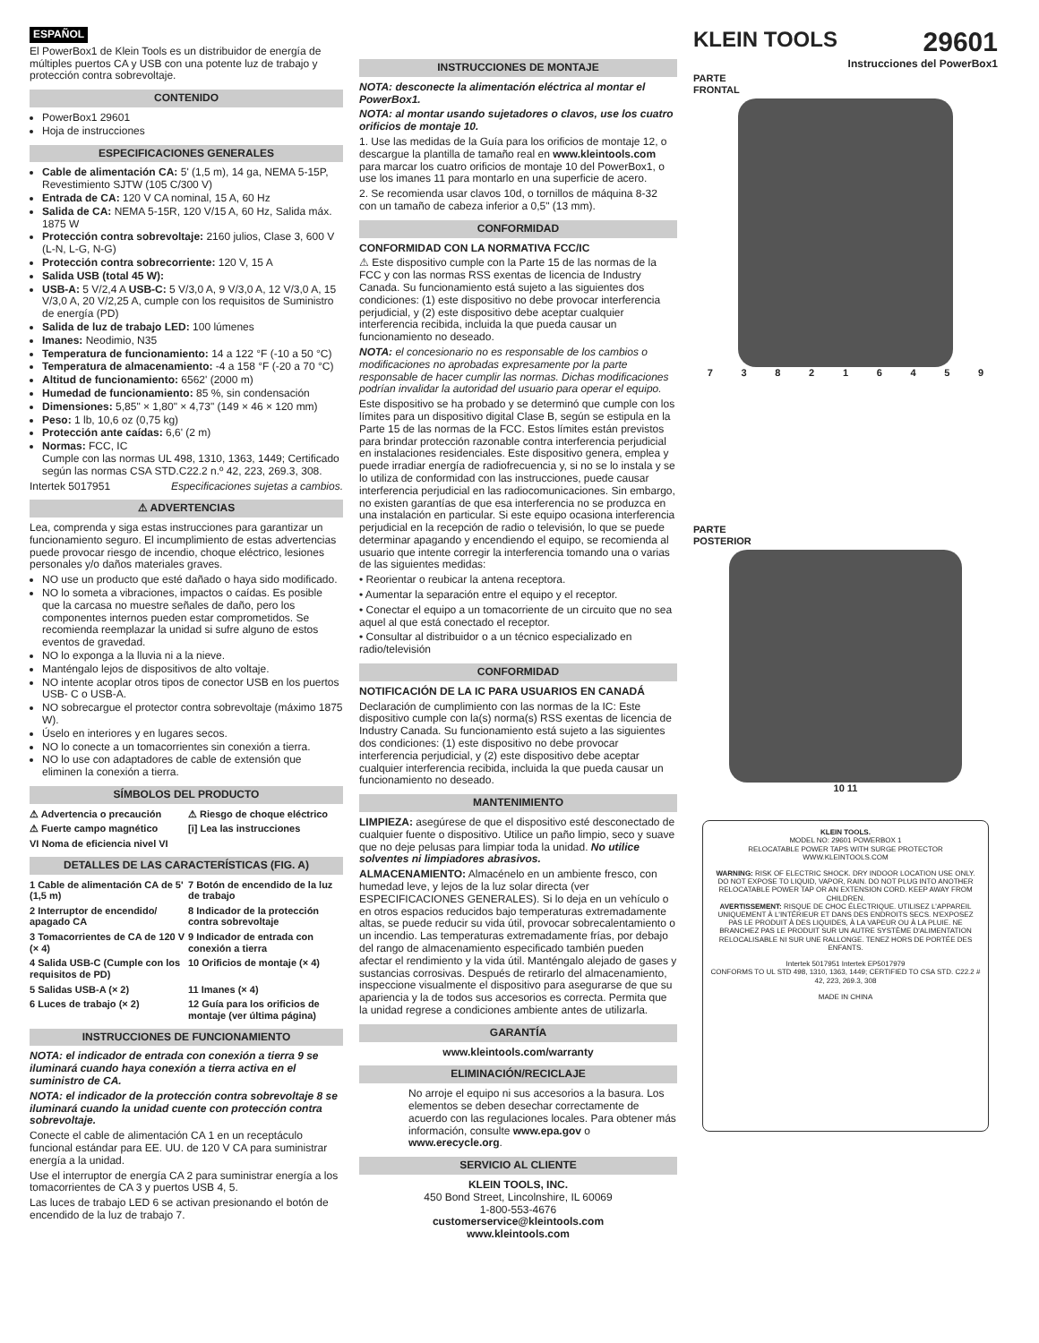ESPAÑOL
El PowerBox1 de Klein Tools es un distribuidor de energía de múltiples puertos CA y USB con una potente luz de trabajo y protección contra sobrevoltaje.
CONTENIDO
PowerBox1 29601
Hoja de instrucciones
ESPECIFICACIONES GENERALES
Cable de alimentación CA: 5' (1,5 m), 14 ga, NEMA 5-15P, Revestimiento SJTW (105 C/300 V)
Entrada de CA: 120 V CA nominal, 15 A, 60 Hz
Salida de CA: NEMA 5-15R, 120 V/15 A, 60 Hz, Salida máx. 1875 W
Protección contra sobrevoltaje: 2160 julios, Clase 3, 600 V (L-N, L-G, N-G)
Protección contra sobrecorriente: 120 V, 15 A
Salida USB (total 45 W):
USB-A: 5 V/2,4 A USB-C: 5 V/3,0 A, 9 V/3,0 A, 12 V/3,0 A, 15 V/3,0 A, 20 V/2,25 A, cumple con los requisitos de Suministro de energía (PD)
Salida de luz de trabajo LED: 100 lúmenes
Imanes: Neodimio, N35
Temperatura de funcionamiento: 14 a 122 °F (-10 a 50 °C)
Temperatura de almacenamiento: -4 a 158 °F (-20 a 70 °C)
Altitud de funcionamiento: 6562' (2000 m)
Humedad de funcionamiento: 85 %, sin condensación
Dimensiones: 5,85" × 1,80" × 4,73" (149 × 46 × 120 mm)
Peso: 1 lb, 10,6 oz (0,75 kg)
Protección ante caídas: 6,6' (2 m)
Normas: FCC, IC
Cumple con las normas UL 498, 1310, 1363, 1449; Certificado según las normas CSA STD.C22.2 n.º 42, 223, 269.3, 308.
Intertek 5017951 Especificaciones sujetas a cambios.
⚠ ADVERTENCIAS
Lea, comprenda y siga estas instrucciones para garantizar un funcionamiento seguro. El incumplimiento de estas advertencias puede provocar riesgo de incendio, choque eléctrico, lesiones personales y/o daños materiales graves.
NO use un producto que esté dañado o haya sido modificado.
NO lo someta a vibraciones, impactos o caídas. Es posible que la carcasa no muestre señales de daño, pero los componentes internos pueden estar comprometidos. Se recomienda reemplazar la unidad si sufre alguno de estos eventos de gravedad.
NO lo exponga a la lluvia ni a la nieve.
Manténgalo lejos de dispositivos de alto voltaje.
NO intente acoplar otros tipos de conector USB en los puertos USB- C o USB-A.
NO sobrecargue el protector contra sobrevoltaje (máximo 1875 W).
Úselo en interiores y en lugares secos.
NO lo conecte a un tomacorrientes sin conexión a tierra.
NO lo use con adaptadores de cable de extensión que eliminen la conexión a tierra.
SÍMBOLOS DEL PRODUCTO
⚠ Advertencia o precaución ⚠ Riesgo de choque eléctrico ⚠ Fuerte campo magnético [i] Lea las instrucciones VI Noma de eficiencia nivel VI
DETALLES DE LAS CARACTERÍSTICAS (FIG. A)
1 Cable de alimentación CA de 5' (1,5 m) 7 Botón de encendido de la luz de trabajo 2 Interruptor de encendido/ apagado CA 8 Indicador de la protección contra sobrevoltaje 3 Tomacorrientes de CA de 120 V (× 4) 9 Indicador de entrada con conexión a tierra 4 Salida USB-C (Cumple con los requisitos de PD) 10 Orificios de montaje (× 4) 5 Salidas USB-A (× 2) 11 Imanes (× 4) 6 Luces de trabajo (× 2) 12 Guía para los orificios de montaje (ver última página)
INSTRUCCIONES DE FUNCIONAMIENTO
NOTA: el indicador de entrada con conexión a tierra 9 se iluminará cuando haya conexión a tierra activa en el suministro de CA.
NOTA: el indicador de la protección contra sobrevoltaje 8 se iluminará cuando la unidad cuente con protección contra sobrevoltaje.
Conecte el cable de alimentación CA 1 en un receptáculo funcional estándar para EE. UU. de 120 V CA para suministrar energía a la unidad.
Use el interruptor de energía CA 2 para suministrar energía a los tomacorrientes de CA 3 y puertos USB 4, 5.
Las luces de trabajo LED 6 se activan presionando el botón de encendido de la luz de trabajo 7.
INSTRUCCIONES DE MONTAJE
NOTA: desconecte la alimentación eléctrica al montar el PowerBox1.
NOTA: al montar usando sujetadores o clavos, use los cuatro orificios de montaje 10.
1. Use las medidas de la Guía para los orificios de montaje 12, o descargue la plantilla de tamaño real en www.kleintools.com para marcar los cuatro orificios de montaje 10 del PowerBox1, o use los imanes 11 para montarlo en una superficie de acero.
2. Se recomienda usar clavos 10d, o tornillos de máquina 8-32 con un tamaño de cabeza inferior a 0,5" (13 mm).
CONFORMIDAD
CONFORMIDAD CON LA NORMATIVA FCC/IC
⚠ Este dispositivo cumple con la Parte 15 de las normas de la FCC y con las normas RSS exentas de licencia de Industry Canada. Su funcionamiento está sujeto a las siguientes dos condiciones: (1) este dispositivo no debe provocar interferencia perjudicial, y (2) este dispositivo debe aceptar cualquier interferencia recibida, incluida la que pueda causar un funcionamiento no deseado.
NOTA: el concesionario no es responsable de los cambios o modificaciones no aprobadas expresamente por la parte responsable de hacer cumplir las normas. Dichas modificaciones podrían invalidar la autoridad del usuario para operar el equipo.
Este dispositivo se ha probado y se determinó que cumple con los límites para un dispositivo digital Clase B, según se estipula en la Parte 15 de las normas de la FCC. Estos límites están previstos para brindar protección razonable contra interferencia perjudicial en instalaciones residenciales. Este dispositivo genera, emplea y puede irradiar energía de radiofrecuencia y, si no se lo instala y se lo utiliza de conformidad con las instrucciones, puede causar interferencia perjudicial en las radiocomunicaciones. Sin embargo, no existen garantías de que esa interferencia no se produzca en una instalación en particular. Si este equipo ocasiona interferencia perjudicial en la recepción de radio o televisión, lo que se puede determinar apagando y encendiendo el equipo, se recomienda al usuario que intente corregir la interferencia tomando una o varias de las siguientes medidas:
• Reorientar o reubicar la antena receptora.
• Aumentar la separación entre el equipo y el receptor.
• Conectar el equipo a un tomacorriente de un circuito que no sea aquel al que está conectado el receptor.
• Consultar al distribuidor o a un técnico especializado en radio/televisión
CONFORMIDAD
NOTIFICACIÓN DE LA IC PARA USUARIOS EN CANADÁ
Declaración de cumplimiento con las normas de la IC: Este dispositivo cumple con la(s) norma(s) RSS exentas de licencia de Industry Canada. Su funcionamiento está sujeto a las siguientes dos condiciones: (1) este dispositivo no debe provocar interferencia perjudicial, y (2) este dispositivo debe aceptar cualquier interferencia recibida, incluida la que pueda causar un funcionamiento no deseado.
MANTENIMIENTO
LIMPIEZA: asegúrese de que el dispositivo esté desconectado de cualquier fuente o dispositivo. Utilice un paño limpio, seco y suave que no deje pelusas para limpiar toda la unidad. No utilice solventes ni limpiadores abrasivos.
ALMACENAMIENTO: Almacénelo en un ambiente fresco, con humedad leve, y lejos de la luz solar directa (ver ESPECIFICACIONES GENERALES). Si lo deja en un vehículo o en otros espacios reducidos bajo temperaturas extremadamente altas, se puede reducir su vida útil, provocar sobrecalentamiento o un incendio. Las temperaturas extremadamente frías, por debajo del rango de almacenamiento especificado también pueden afectar el rendimiento y la vida útil. Manténgalo alejado de gases y sustancias corrosivas. Después de retirarlo del almacenamiento, inspeccione visualmente el dispositivo para asegurarse de que su apariencia y la de todos sus accesorios es correcta. Permita que la unidad regrese a condiciones ambiente antes de utilizarla.
GARANTÍA
www.kleintools.com/warranty
ELIMINACIÓN/RECICLAJE
No arroje el equipo ni sus accesorios a la basura. Los elementos se deben desechar correctamente de acuerdo con las regulaciones locales. Para obtener más información, consulte www.epa.gov o www.erecycle.org.
SERVICIO AL CLIENTE
KLEIN TOOLS, INC.
450 Bond Street, Lincolnshire, IL 60069
1-800-553-4676
customerservice@kleintools.com
www.kleintools.com
KLEIN TOOLS
29601
Instrucciones del PowerBox1
PARTE
FRONTAL
7 3 8 2 1 6 4 5 9
PARTE
POSTERIOR
10 11
KLEIN TOOLS.
MODEL NO: 29601 POWERBOX 1
RELOCATABLE POWER TAPS WITH SURGE PROTECTOR
WWW.KLEINTOOLS.COM
WARNING: RISK OF ELECTRIC SHOCK. DRY INDOOR LOCATION USE ONLY. DO NOT EXPOSE TO LIQUID, VAPOR, RAIN. DO NOT PLUG INTO ANOTHER RELOCATABLE POWER TAP OR AN EXTENSION CORD. KEEP AWAY FROM CHILDREN.
AVERTISSEMENT: RISQUE DE CHOC ÉLECTRIQUE. UTILISEZ L'APPAREIL UNIQUEMENT À L'INTÉRIEUR ET DANS DES ENDROITS SECS. N'EXPOSEZ PAS LE PRODUIT À DES LIQUIDES, À LA VAPEUR OU À LA PLUIE. NE BRANCHEZ PAS LE PRODUIT SUR UN AUTRE SYSTÈME D'ALIMENTATION RELOCALISABLE NI SUR UNE RALLONGE. TENEZ HORS DE PORTÉE DES ENFANTS.
Intertek 5017951 Intertek EP5017979
CONFORMS TO UL STD 498, 1310, 1363, 1449; CERTIFIED TO CSA STD. C22.2 # 42, 223, 269.3, 308
MADE IN CHINA